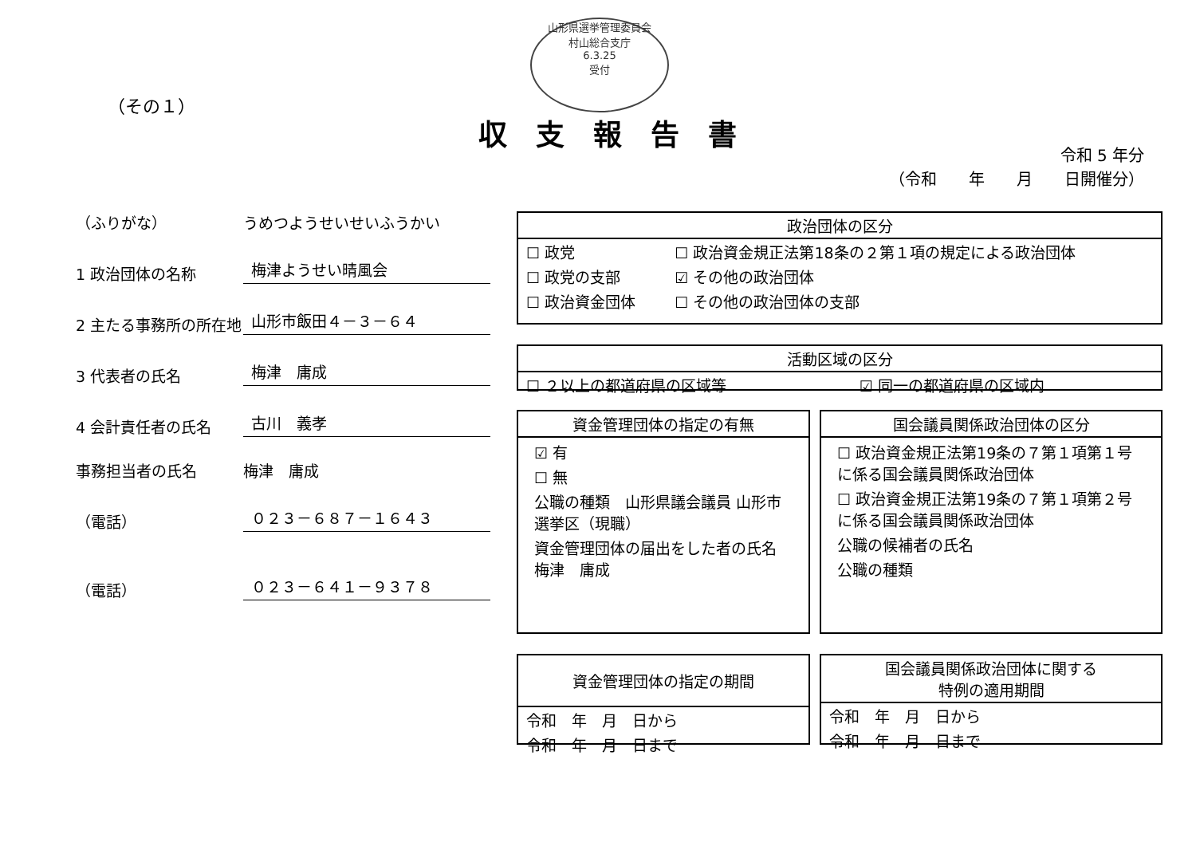山形県選挙管理委員会
村山総合支庁
6.3.25
受付
（その１）
収支報告書
令和 5 年分
（令和　　年　　月　　日開催分）
（ふりがな） うめつようせいせいふうかい
1 政治団体の名称 梅津ようせい晴風会
2 主たる事務所の所在地 山形市飯田４－３－６４
3 代表者の氏名 梅津　庸成
4 会計責任者の氏名 古川　義孝
事務担当者の氏名 梅津　庸成
（電話） ０２３－６８７－１６４３
（電話） ０２３－６４１－９３７８
政治団体の区分
| ☐ 政党 | ☐ 政治資金規正法第18条の２第１項の規定による政治団体 |
| ☐ 政党の支部 | ☑ その他の政治団体 |
| ☐ 政治資金団体 | ☐ その他の政治団体の支部 |
活動区域の区分
| ☐ ２以上の都道府県の区域等 | ☑ 同一の都道府県の区域内 |
資金管理団体の指定の有無
☑ 有
☐ 無
公職の種類　山形県議会議員 山形市選挙区（現職）
資金管理団体の届出をした者の氏名　梅津　庸成
国会議員関係政治団体の区分
☐ 政治資金規正法第19条の７第１項第１号に係る国会議員関係政治団体
☐ 政治資金規正法第19条の７第１項第２号に係る国会議員関係政治団体
公職の候補者の氏名
公職の種類
資金管理団体の指定の期間
| 令和 年 月 日から |
| 令和 年 月 日まで |
国会議員関係政治団体に関する
特例の適用期間
| 令和 年 月 日から |
| 令和 年 月 日まで |